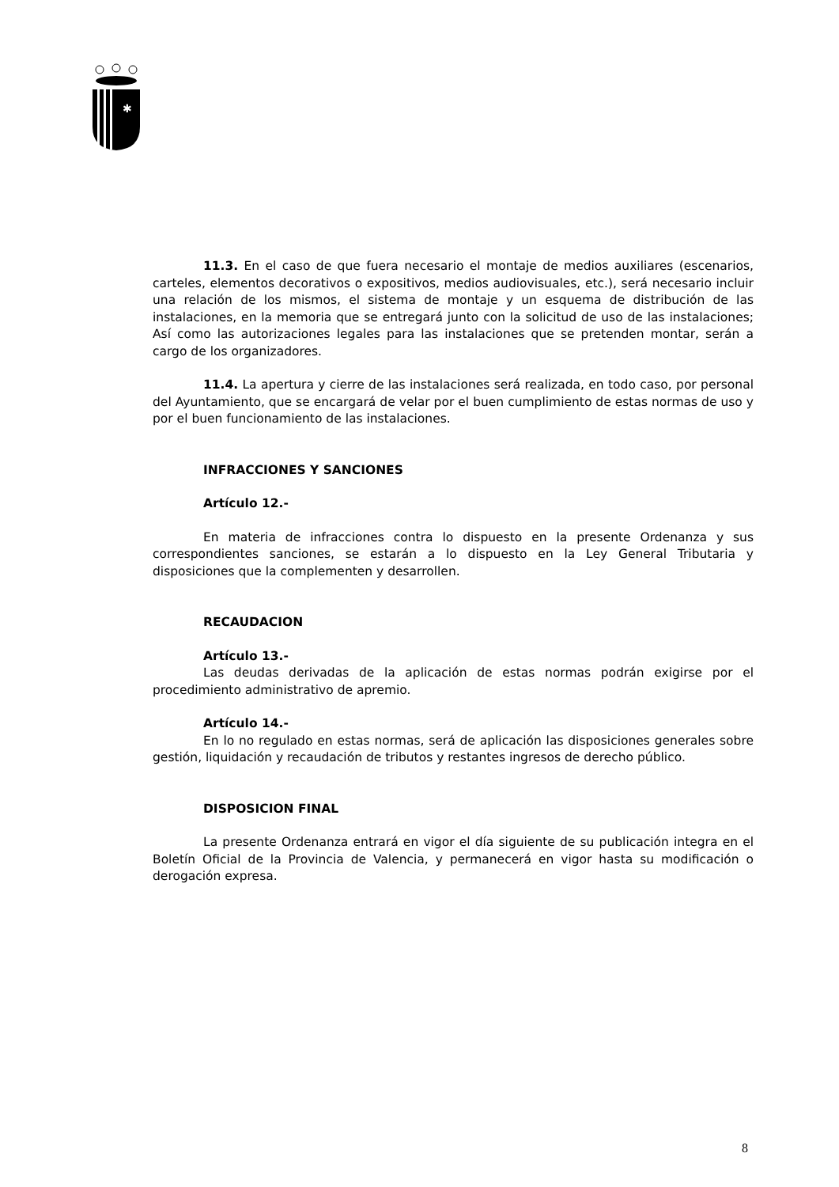✱
11.3. En el caso de que fuera necesario el montaje de medios auxiliares (escenarios, carteles, elementos decorativos o expositivos, medios audiovisuales, etc.), será necesario incluir una relación de los mismos, el sistema de montaje y un esquema de distribución de las instalaciones, en la memoria que se entregará junto con la solicitud de uso de las instalaciones; Así como las autorizaciones legales para las instalaciones que se pretenden montar, serán a cargo de los organizadores.
11.4. La apertura y cierre de las instalaciones será realizada, en todo caso, por personal del Ayuntamiento, que se encargará de velar por el buen cumplimiento de estas normas de uso y por el buen funcionamiento de las instalaciones.
INFRACCIONES Y SANCIONES
Artículo 12.-
En materia de infracciones contra lo dispuesto en la presente Ordenanza y sus correspondientes sanciones, se estarán a lo dispuesto en la Ley General Tributaria y disposiciones que la complementen y desarrollen.
RECAUDACION
Artículo 13.-
Las deudas derivadas de la aplicación de estas normas podrán exigirse por el procedimiento administrativo de apremio.
Artículo 14.-
En lo no regulado en estas normas, será de aplicación las disposiciones generales sobre gestión, liquidación y recaudación de tributos y restantes ingresos de derecho público.
DISPOSICION FINAL
La presente Ordenanza entrará en vigor el día siguiente de su publicación integra en el Boletín Oficial de la Provincia de Valencia, y permanecerá en vigor hasta su modificación o derogación expresa.
8